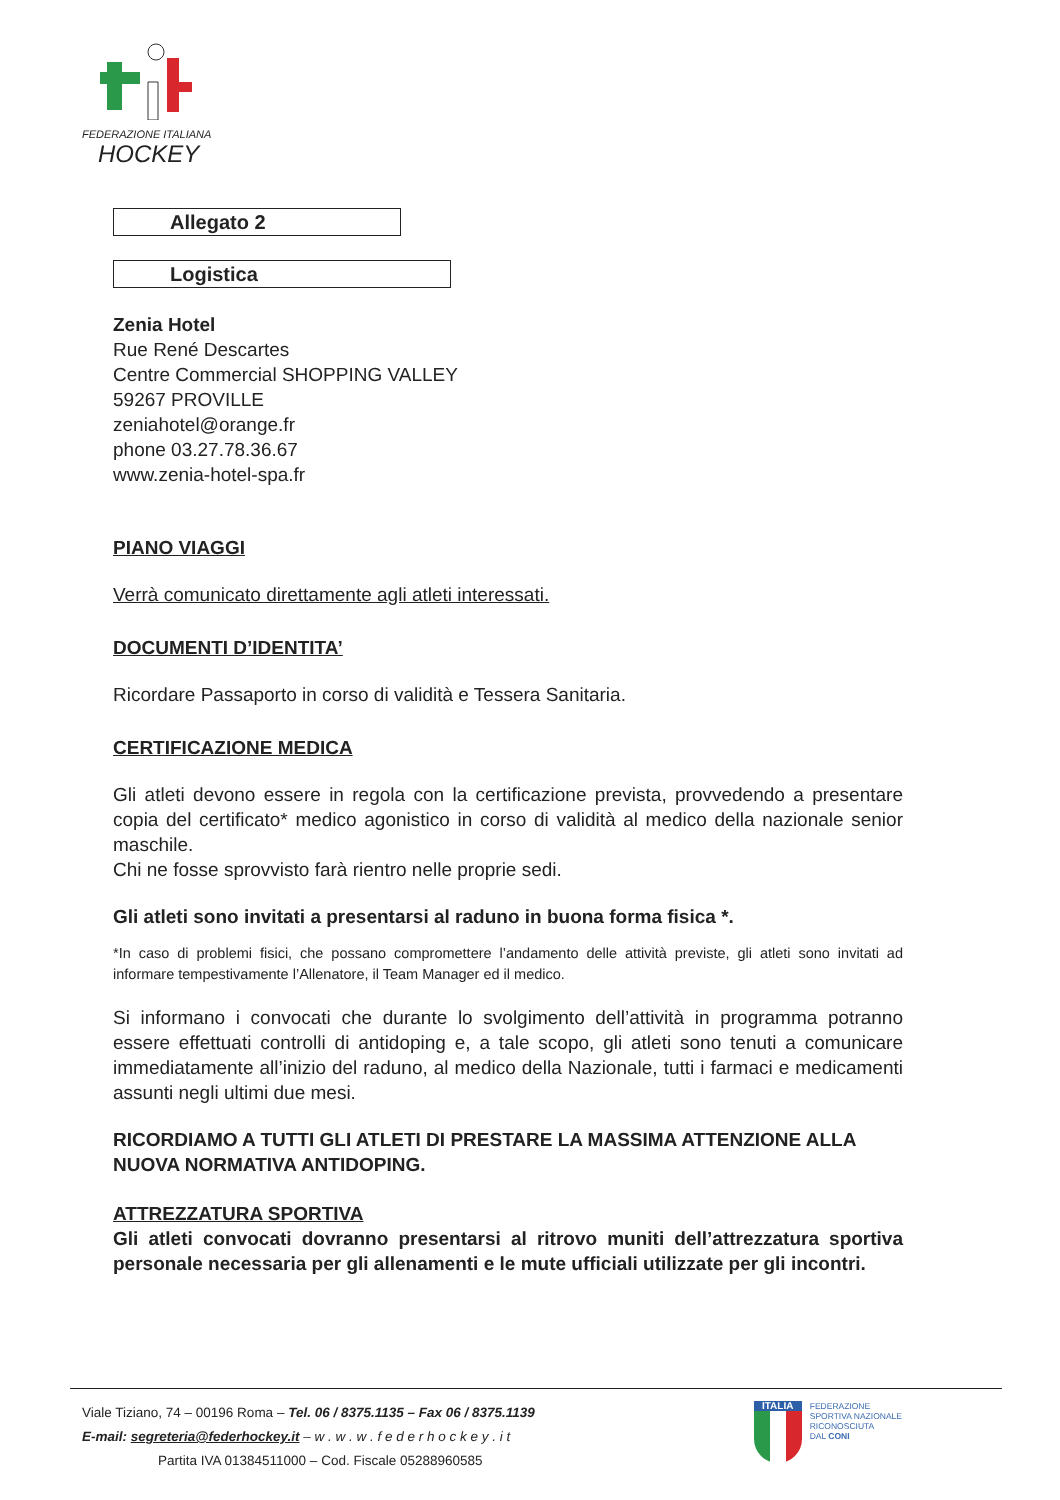FEDERAZIONE ITALIANA
HOCKEY
Allegato 2
Logistica
Zenia Hotel
Rue René Descartes
Centre Commercial SHOPPING VALLEY
59267 PROVILLE
zeniahotel@orange.fr
phone 03.27.78.36.67
www.zenia-hotel-spa.fr
PIANO VIAGGI
Verrà comunicato direttamente agli atleti interessati.
DOCUMENTI D’IDENTITA’
Ricordare Passaporto in corso di validità e Tessera Sanitaria.
CERTIFICAZIONE MEDICA
Gli atleti devono essere in regola con la certificazione prevista, provvedendo a presentare copia del certificato* medico agonistico in corso di validità al medico della nazionale senior maschile.
Chi ne fosse sprovvisto farà rientro nelle proprie sedi.
Gli atleti sono invitati a presentarsi al raduno in buona forma fisica *.
*In caso di problemi fisici, che possano compromettere l’andamento delle attività previste, gli atleti sono invitati ad informare tempestivamente l’Allenatore, il Team Manager ed il medico.
Si informano i convocati che durante lo svolgimento dell’attività in programma potranno essere effettuati controlli di antidoping e, a tale scopo, gli atleti sono tenuti a comunicare immediatamente all’inizio del raduno, al medico della Nazionale, tutti i farmaci e medicamenti assunti negli ultimi due mesi.
RICORDIAMO A TUTTI GLI ATLETI DI PRESTARE LA MASSIMA ATTENZIONE ALLA NUOVA NORMATIVA ANTIDOPING.
ATTREZZATURA SPORTIVA
Gli atleti convocati dovranno presentarsi al ritrovo muniti dell’attrezzatura sportiva personale necessaria per gli allenamenti e le mute ufficiali utilizzate per gli incontri.
Viale Tiziano, 74 – 00196 Roma – Tel. 06 / 8375.1135 – Fax 06 / 8375.1139
E-mail: segreteria@federhockey.it – w . w . w . f e d e r h o c k e y . i t
Partita IVA 01384511000 – Cod. Fiscale 05288960585
ITALIA
FEDERAZIONE
SPORTIVA NAZIONALE
RICONOSCIUTA
DAL CONI